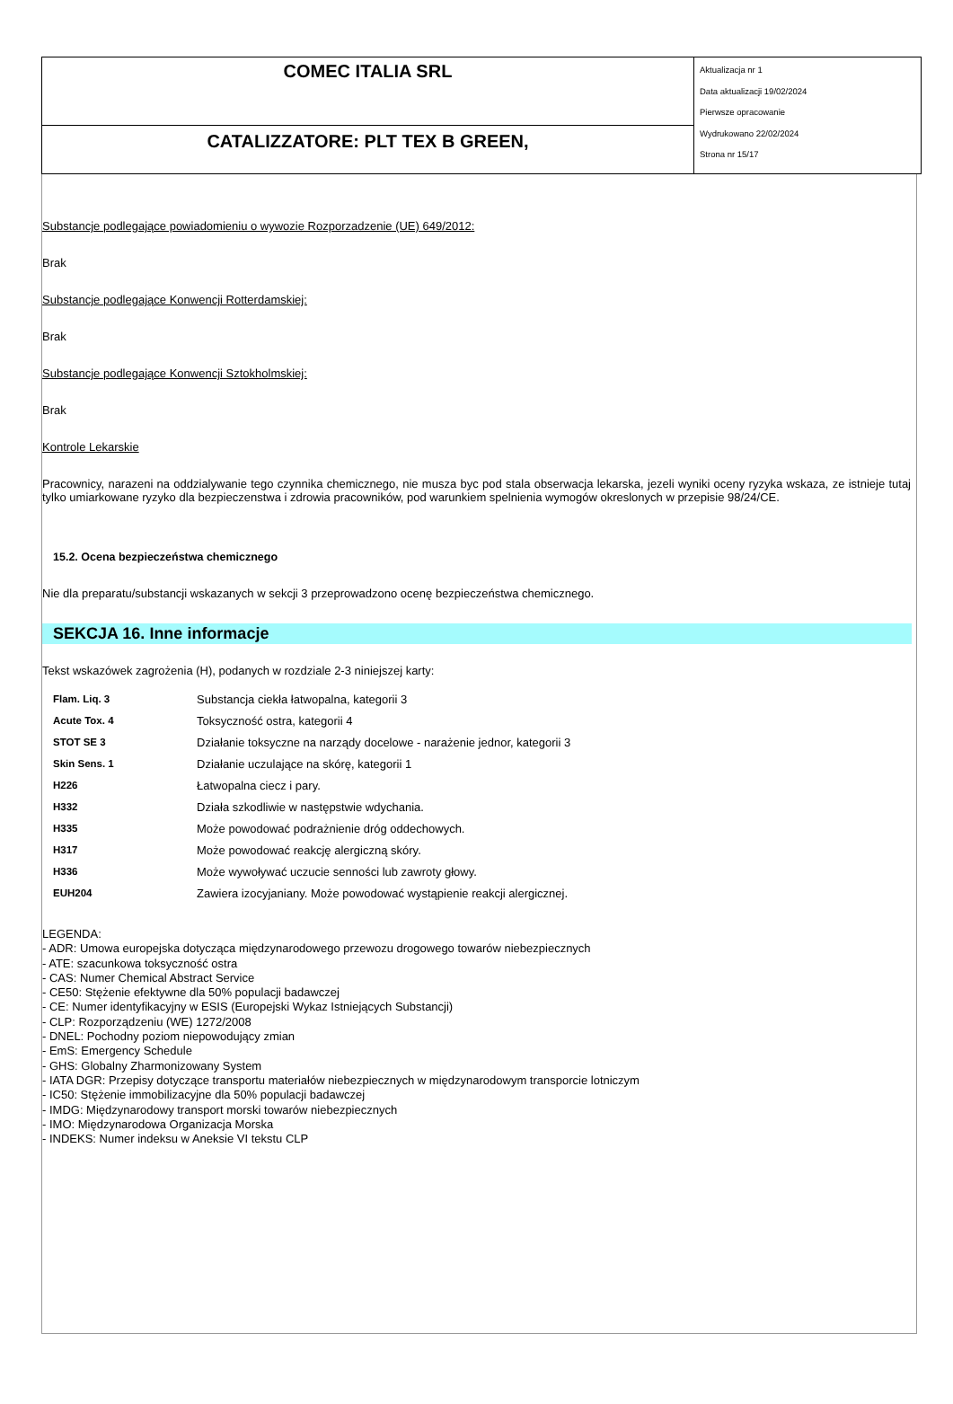| COMEC ITALIA SRL | Aktualizacja nr 1 Data aktualizacji 19/02/2024 Pierwsze opracowanie Wydrukowano 22/02/2024 Strona nr 15/17 |
| CATALIZZATORE: PLT TEX B GREEN, | |
Substancje podlegające powiadomieniu o wywozie Rozporzadzenie (UE) 649/2012:
Brak
Substancje podlegające Konwencji Rotterdamskiej:
Brak
Substancje podlegające Konwencji Sztokholmskiej:
Brak
Kontrole Lekarskie
Pracownicy, narazeni na oddzialywanie tego czynnika chemicznego, nie musza byc pod stala obserwacja lekarska, jezeli wyniki oceny ryzyka wskaza, ze istnieje tutaj tylko umiarkowane ryzyko dla bezpieczenstwa i zdrowia pracowników, pod warunkiem spelnienia wymogów okreslonych w przepisie 98/24/CE.
15.2. Ocena bezpieczeństwa chemicznego
Nie dla preparatu/substancji wskazanych w sekcji 3 przeprowadzono ocenę bezpieczeństwa chemicznego.
SEKCJA 16. Inne informacje
Tekst wskazówek zagrożenia (H), podanych w rozdziale 2-3 niniejszej karty:
| Flam. Liq. 3 | Substancja ciekła łatwopalna, kategorii 3 |
| Acute Tox. 4 | Toksyczność ostra, kategorii 4 |
| STOT SE 3 | Działanie toksyczne na narządy docelowe - narażenie jednor, kategorii 3 |
| Skin Sens. 1 | Działanie uczulające na skórę, kategorii 1 |
| H226 | Łatwopalna ciecz i pary. |
| H332 | Działa szkodliwie w następstwie wdychania. |
| H335 | Może powodować podrażnienie dróg oddechowych. |
| H317 | Może powodować reakcję alergiczną skóry. |
| H336 | Może wywoływać uczucie senności lub zawroty głowy. |
| EUH204 | Zawiera izocyjaniany. Może powodować wystąpienie reakcji alergicznej. |
LEGENDA:
- ADR: Umowa europejska dotycząca międzynarodowego przewozu drogowego towarów niebezpiecznych
- ATE: szacunkowa toksyczność ostra
- CAS: Numer Chemical Abstract Service
- CE50: Stężenie efektywne dla 50% populacji badawczej
- CE: Numer identyfikacyjny w ESIS (Europejski Wykaz Istniejących Substancji)
- CLP: Rozporządzeniu (WE) 1272/2008
- DNEL: Pochodny poziom niepowodujący zmian
- EmS: Emergency Schedule
- GHS: Globalny Zharmonizowany System
- IATA DGR: Przepisy dotyczące transportu materiałów niebezpiecznych w międzynarodowym transporcie lotniczym
- IC50: Stężenie immobilizacyjne dla 50% populacji badawczej
- IMDG: Międzynarodowy transport morski towarów niebezpiecznych
- IMO: Międzynarodowa Organizacja Morska
- INDEKS: Numer indeksu w Aneksie VI tekstu CLP